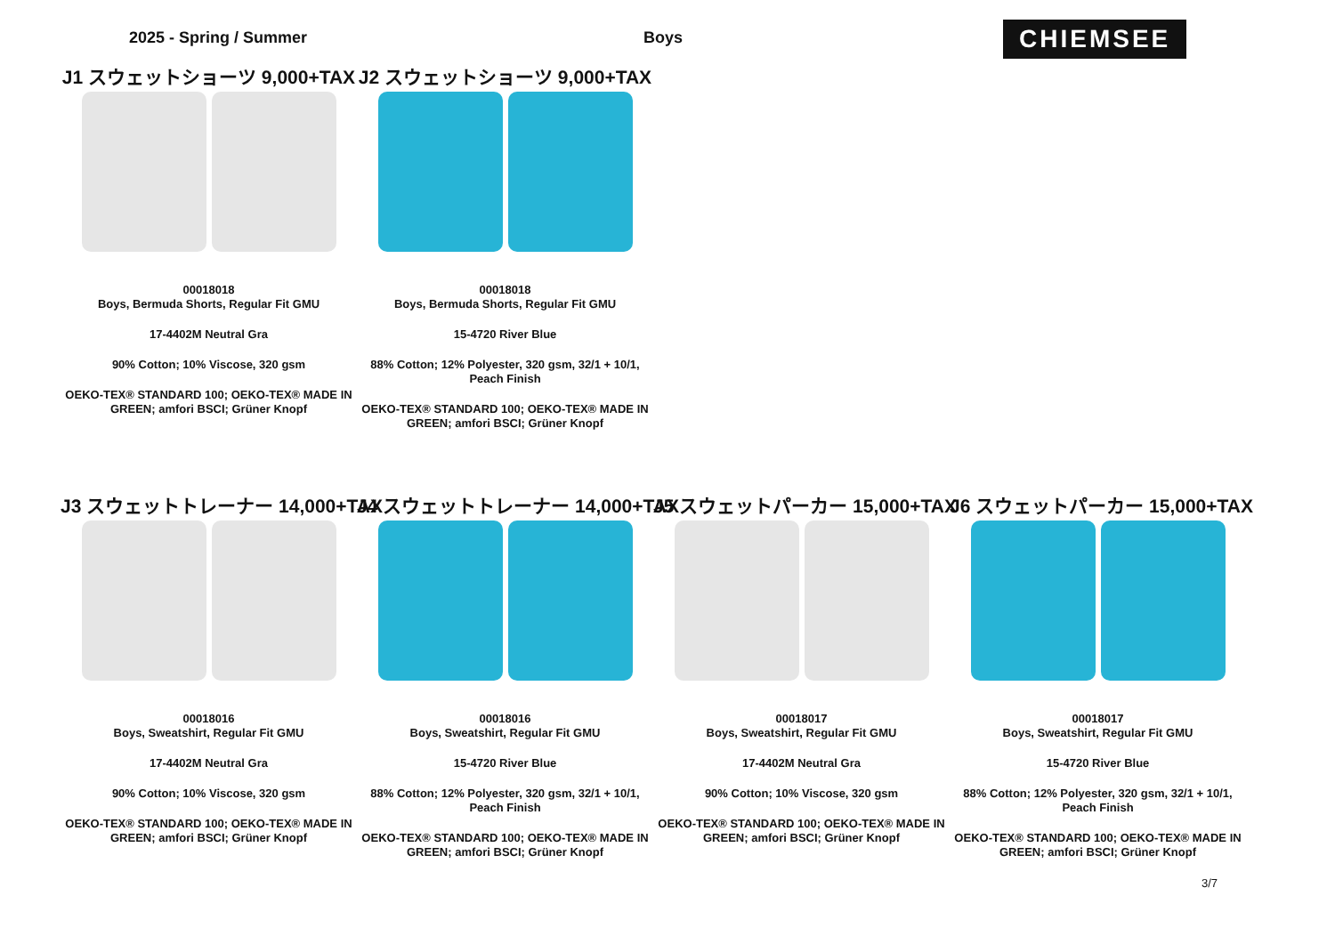2025 - Spring / Summer Boys
CHIEMSEE
J1 スウェットショーツ 9,000+TAX
00018018
Boys, Bermuda Shorts, Regular Fit GMU
17-4402M Neutral Gra
90% Cotton; 10% Viscose, 320 gsm
OEKO-TEX® STANDARD 100; OEKO-TEX® MADE IN GREEN; amfori BSCI; Grüner Knopf
J2 スウェットショーツ 9,000+TAX
00018018
Boys, Bermuda Shorts, Regular Fit GMU
15-4720 River Blue
88% Cotton; 12% Polyester, 320 gsm, 32/1 + 10/1, Peach Finish
OEKO-TEX® STANDARD 100; OEKO-TEX® MADE IN GREEN; amfori BSCI; Grüner Knopf
J3 スウェットトレーナー 14,000+TAX
00018016
Boys, Sweatshirt, Regular Fit GMU
17-4402M Neutral Gra
90% Cotton; 10% Viscose, 320 gsm
OEKO-TEX® STANDARD 100; OEKO-TEX® MADE IN GREEN; amfori BSCI; Grüner Knopf
J4 スウェットトレーナー 14,000+TAX
00018016
Boys, Sweatshirt, Regular Fit GMU
15-4720 River Blue
88% Cotton; 12% Polyester, 320 gsm, 32/1 + 10/1, Peach Finish
OEKO-TEX® STANDARD 100; OEKO-TEX® MADE IN GREEN; amfori BSCI; Grüner Knopf
J5 スウェットパーカー 15,000+TAX
00018017
Boys, Sweatshirt, Regular Fit GMU
17-4402M Neutral Gra
90% Cotton; 10% Viscose, 320 gsm
OEKO-TEX® STANDARD 100; OEKO-TEX® MADE IN GREEN; amfori BSCI; Grüner Knopf
J6 スウェットパーカー 15,000+TAX
00018017
Boys, Sweatshirt, Regular Fit GMU
15-4720 River Blue
88% Cotton; 12% Polyester, 320 gsm, 32/1 + 10/1, Peach Finish
OEKO-TEX® STANDARD 100; OEKO-TEX® MADE IN GREEN; amfori BSCI; Grüner Knopf
3/7